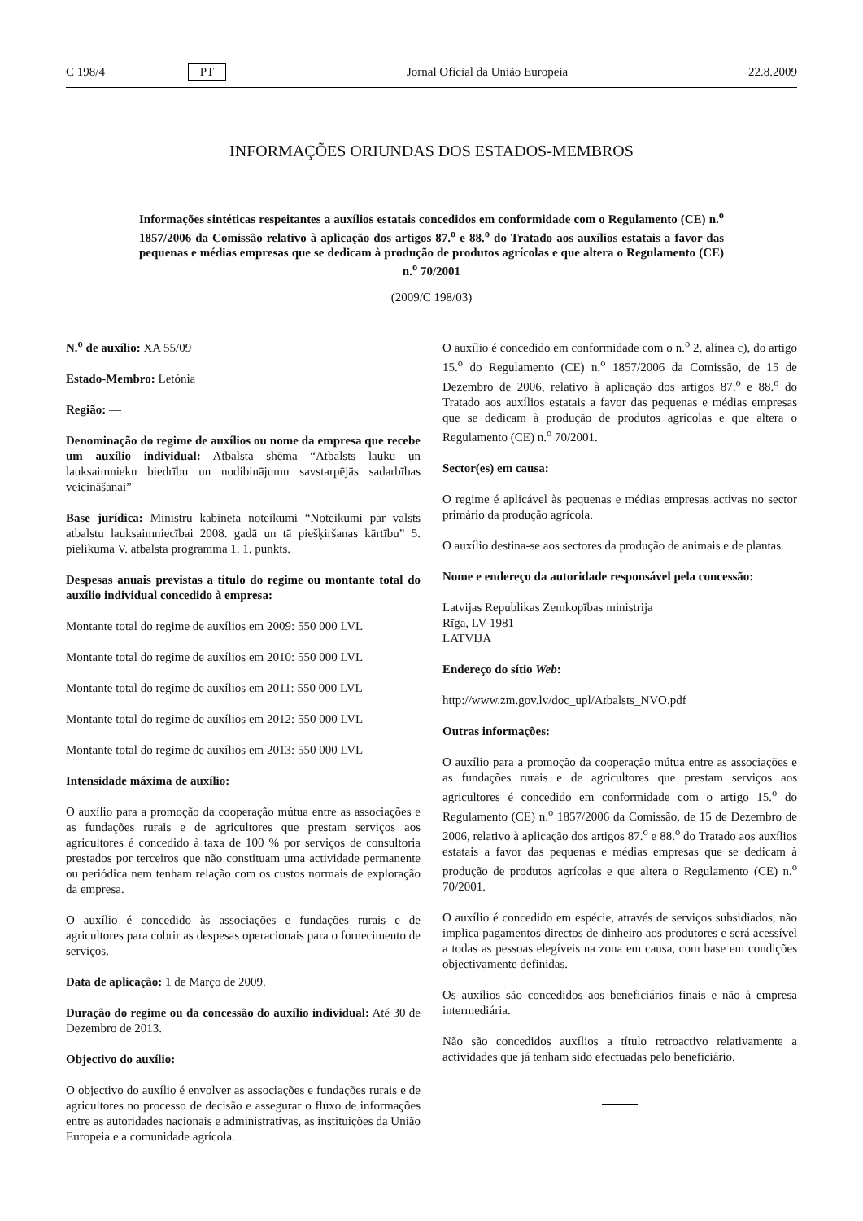C 198/4 PT Jornal Oficial da União Europeia 22.8.2009
INFORMAÇÕES ORIUNDAS DOS ESTADOS-MEMBROS
Informações sintéticas respeitantes a auxílios estatais concedidos em conformidade com o Regulamento (CE) n.<sup>o</sup> 1857/2006 da Comissão relativo à aplicação dos artigos 87.<sup>o</sup> e 88.<sup>o</sup> do Tratado aos auxílios estatais a favor das pequenas e médias empresas que se dedicam à produção de produtos agrícolas e que altera o Regulamento (CE) n.<sup>o</sup> 70/2001
(2009/C 198/03)
N.<sup>o</sup> de auxílio: XA 55/09
Estado-Membro: Letónia
Região: —
Denominação do regime de auxílios ou nome da empresa que recebe um auxílio individual: Atbalsta shēma “Atbalsts lauku un lauksaimnieku biedrību un nodibinājumu savstarpējās sadarbības veicināšanai”
Base jurídica: Ministru kabineta noteikumi “Noteikumi par valsts atbalstu lauksaimniecībai 2008. gadā un tā piešķiršanas kārtību” 5. pielikuma V. atbalsta programma 1. 1. punkts.
Despesas anuais previstas a título do regime ou montante total do auxílio individual concedido à empresa:
Montante total do regime de auxílios em 2009: 550 000 LVL
Montante total do regime de auxílios em 2010: 550 000 LVL
Montante total do regime de auxílios em 2011: 550 000 LVL
Montante total do regime de auxílios em 2012: 550 000 LVL
Montante total do regime de auxílios em 2013: 550 000 LVL
Intensidade máxima de auxílio:
O auxílio para a promoção da cooperação mútua entre as associações e as fundações rurais e de agricultores que prestam serviços aos agricultores é concedido à taxa de 100 % por serviços de consultoria prestados por terceiros que não constituam uma actividade permanente ou periódica nem tenham relação com os custos normais de exploração da empresa.
O auxílio é concedido às associações e fundações rurais e de agricultores para cobrir as despesas operacionais para o fornecimento de serviços.
Data de aplicação: 1 de Março de 2009.
Duração do regime ou da concessão do auxílio individual: Até 30 de Dezembro de 2013.
Objectivo do auxílio:
O objectivo do auxílio é envolver as associações e fundações rurais e de agricultores no processo de decisão e assegurar o fluxo de informações entre as autoridades nacionais e administrativas, as instituições da União Europeia e a comunidade agrícola.
O auxílio é concedido em conformidade com o n.<sup>o</sup> 2, alínea c), do artigo 15.<sup>o</sup> do Regulamento (CE) n.<sup>o</sup> 1857/2006 da Comissão, de 15 de Dezembro de 2006, relativo à aplicação dos artigos 87.<sup>o</sup> e 88.<sup>o</sup> do Tratado aos auxílios estatais a favor das pequenas e médias empresas que se dedicam à produção de produtos agrícolas e que altera o Regulamento (CE) n.<sup>o</sup> 70/2001.
Sector(es) em causa:
O regime é aplicável às pequenas e médias empresas activas no sector primário da produção agrícola.
O auxílio destina-se aos sectores da produção de animais e de plantas.
Nome e endereço da autoridade responsável pela concessão:
Latvijas Republikas Zemkopības ministrija
Rīga, LV-1981
LATVIJA
Endereço do sítio Web:
http://www.zm.gov.lv/doc_upl/Atbalsts_NVO.pdf
Outras informações:
O auxílio para a promoção da cooperação mútua entre as associações e as fundações rurais e de agricultores que prestam serviços aos agricultores é concedido em conformidade com o artigo 15.<sup>o</sup> do Regulamento (CE) n.<sup>o</sup> 1857/2006 da Comissão, de 15 de Dezembro de 2006, relativo à aplicação dos artigos 87.<sup>o</sup> e 88.<sup>o</sup> do Tratado aos auxílios estatais a favor das pequenas e médias empresas que se dedicam à produção de produtos agrícolas e que altera o Regulamento (CE) n.<sup>o</sup> 70/2001.
O auxílio é concedido em espécie, através de serviços subsidiados, não implica pagamentos directos de dinheiro aos produtores e será acessível a todas as pessoas elegíveis na zona em causa, com base em condições objectivamente definidas.
Os auxílios são concedidos aos beneficiários finais e não à empresa intermediária.
Não são concedidos auxílios a título retroactivo relativamente a actividades que já tenham sido efectuadas pelo beneficiário.